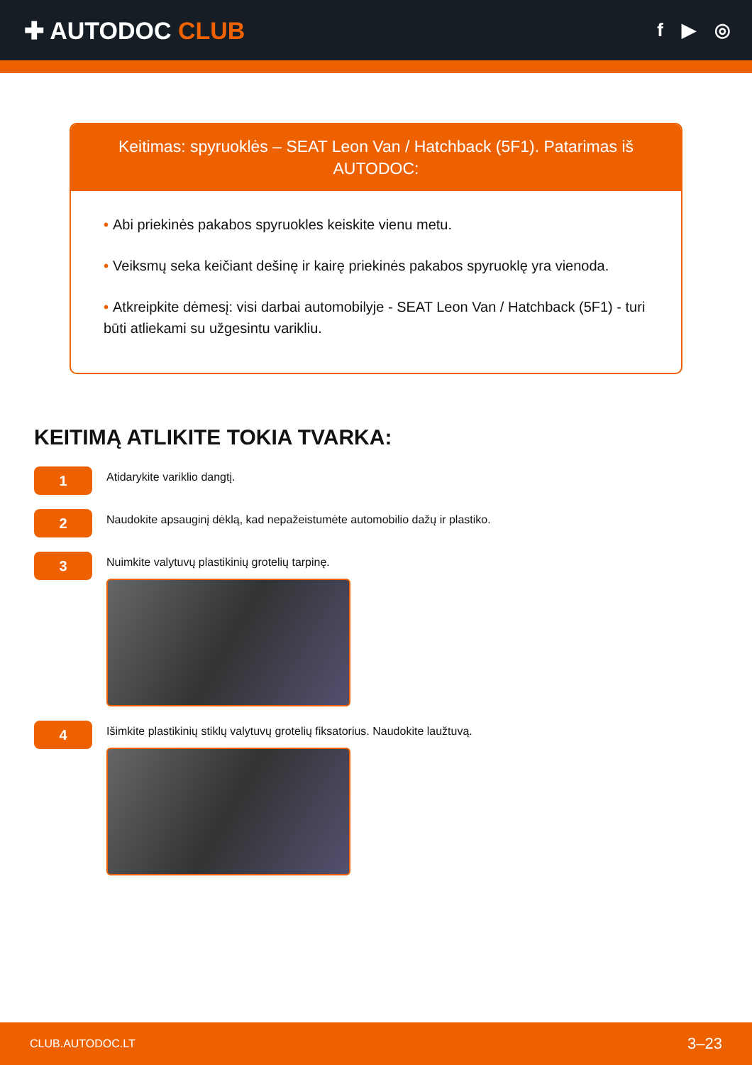✚ AUTODOC CLUB
f ▶ ◎
Keitimas: spyruoklės – SEAT Leon Van / Hatchback (5F1). Patarimas iš AUTODOC:
• Abi priekinės pakabos spyruokles keiskite vienu metu.
• Veiksmų seka keičiant dešinę ir kairę priekinės pakabos spyruoklę yra vienoda.
• Atkreipkite dėmesį: visi darbai automobilyje - SEAT Leon Van / Hatchback (5F1) - turi būti atliekami su užgesintu varikliu.
KEITIMĄ ATLIKITE TOKIA TVARKA:
1
Atidarykite variklio dangtį.
2
Naudokite apsauginį dėklą, kad nepažeistumėte automobilio dažų ir plastiko.
3
Nuimkite valytuvų plastikinių grotelių tarpinę.
4
Išimkite plastikinių stiklų valytuvų grotelių fiksatorius. Naudokite laužtuvą.
CLUB.AUTODOC.LT 3–23